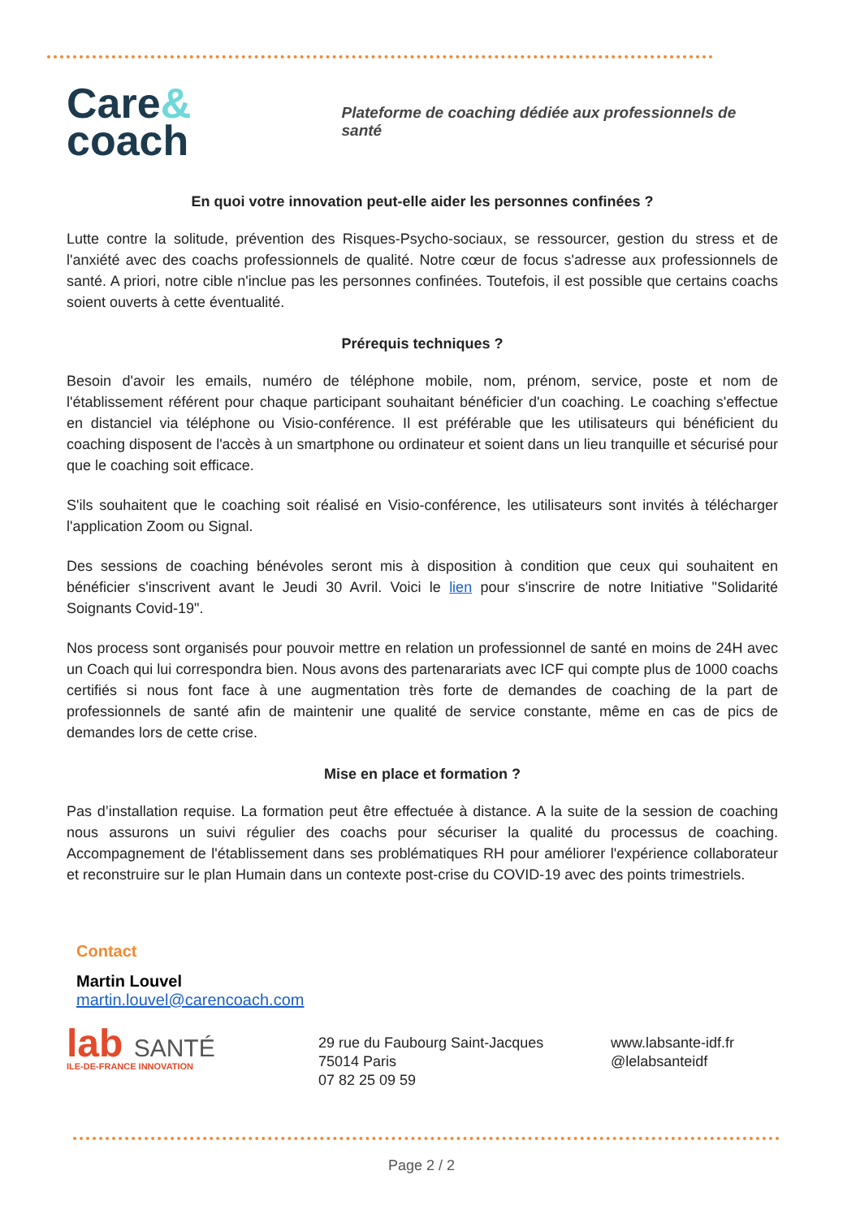Care&
coach
Plateforme de coaching dédiée aux professionnels de santé
En quoi votre innovation peut-elle aider les personnes confinées ?
Lutte contre la solitude, prévention des Risques-Psycho-sociaux, se ressourcer, gestion du stress et de l'anxiété avec des coachs professionnels de qualité. Notre cœur de focus s'adresse aux professionnels de santé. A priori, notre cible n'inclue pas les personnes confinées. Toutefois, il est possible que certains coachs soient ouverts à cette éventualité.
Prérequis techniques ?
Besoin d'avoir les emails, numéro de téléphone mobile, nom, prénom, service, poste et nom de l'établissement référent pour chaque participant souhaitant bénéficier d'un coaching. Le coaching s'effectue en distanciel via téléphone ou Visio-conférence. Il est préférable que les utilisateurs qui bénéficient du coaching disposent de l'accès à un smartphone ou ordinateur et soient dans un lieu tranquille et sécurisé pour que le coaching soit efficace.
S'ils souhaitent que le coaching soit réalisé en Visio-conférence, les utilisateurs sont invités à télécharger l'application Zoom ou Signal.
Des sessions de coaching bénévoles seront mis à disposition à condition que ceux qui souhaitent en bénéficier s'inscrivent avant le Jeudi 30 Avril. Voici le lien pour s'inscrire de notre Initiative "Solidarité Soignants Covid-19".
Nos process sont organisés pour pouvoir mettre en relation un professionnel de santé en moins de 24H avec un Coach qui lui correspondra bien. Nous avons des partenarariats avec ICF qui compte plus de 1000 coachs certifiés si nous font face à une augmentation très forte de demandes de coaching de la part de professionnels de santé afin de maintenir une qualité de service constante, même en cas de pics de demandes lors de cette crise.
Mise en place et formation ?
Pas d’installation requise. La formation peut être effectuée à distance. A la suite de la session de coaching nous assurons un suivi régulier des coachs pour sécuriser la qualité du processus de coaching. Accompagnement de l'établissement dans ses problématiques RH pour améliorer l'expérience collaborateur et reconstruire sur le plan Humain dans un contexte post-crise du COVID-19 avec des points trimestriels.
Contact
Martin Louvel
martin.louvel@carencoach.com
lab SANTÉ
ILE-DE-FRANCE INNOVATION
29 rue du Faubourg Saint-Jacques
75014 Paris
07 82 25 09 59
www.labsante-idf.fr
@lelabsanteidf
Page 2 / 2